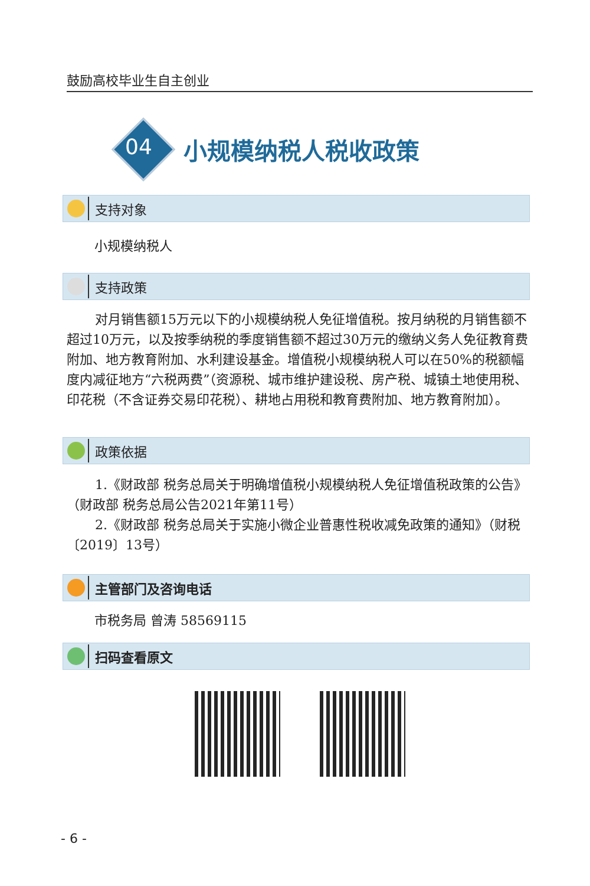鼓励高校毕业生自主创业
04
小规模纳税人税收政策
支持对象
小规模纳税人
支持政策
对月销售额15万元以下的小规模纳税人免征增值税。按月纳税的月销售额不超过10万元，以及按季纳税的季度销售额不超过30万元的缴纳义务人免征教育费附加、地方教育附加、水利建设基金。增值税小规模纳税人可以在50%的税额幅度内减征地方“六税两费”（资源税、城市维护建设税、房产税、城镇土地使用税、印花税（不含证券交易印花税）、耕地占用税和教育费附加、地方教育附加）。
政策依据
1.《财政部 税务总局关于明确增值税小规模纳税人免征增值税政策的公告》（财政部 税务总局公告2021年第11号）
2.《财政部 税务总局关于实施小微企业普惠性税收减免政策的通知》（财税〔2019〕13号）
主管部门及咨询电话
市税务局 曾涛 58569115
扫码查看原文
- 6 -